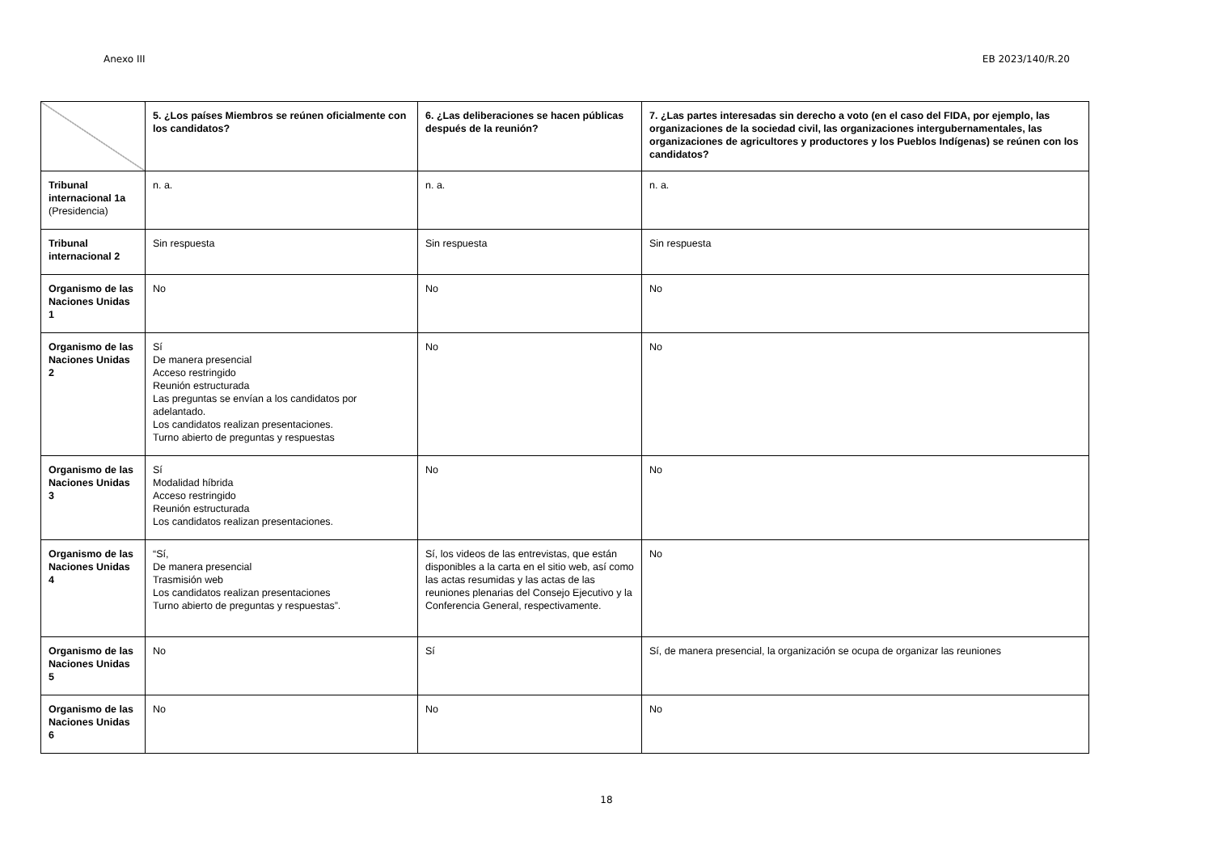Anexo III EB 2023/140/R.20
| | 5. ¿Los países Miembros se reúnen oficialmente con los candidatos? | 6. ¿Las deliberaciones se hacen públicas después de la reunión? | 7. ¿Las partes interesadas sin derecho a voto (en el caso del FIDA, por ejemplo, las organizaciones de la sociedad civil, las organizaciones intergubernamentales, las organizaciones de agricultores y productores y los Pueblos Indígenas) se reúnen con los candidatos? |
| --- | --- | --- | --- |
| Tribunal internacional 1a (Presidencia) | n. a. | n. a. | n. a. |
| Tribunal internacional 2 | Sin respuesta | Sin respuesta | Sin respuesta |
| Organismo de las Naciones Unidas 1 | No | No | No |
| Organismo de las Naciones Unidas 2 | Sí De manera presencial Acceso restringido Reunión estructurada Las preguntas se envían a los candidatos por adelantado. Los candidatos realizan presentaciones. Turno abierto de preguntas y respuestas | No | No |
| Organismo de las Naciones Unidas 3 | Sí Modalidad híbrida Acceso restringido Reunión estructurada Los candidatos realizan presentaciones. | No | No |
| Organismo de las Naciones Unidas 4 | “Sí, De manera presencial Trasmisión web Los candidatos realizan presentaciones Turno abierto de preguntas y respuestas”. | Sí, los videos de las entrevistas, que están disponibles a la carta en el sitio web, así como las actas resumidas y las actas de las reuniones plenarias del Consejo Ejecutivo y la Conferencia General, respectivamente. | No |
| Organismo de las Naciones Unidas 5 | No | Sí | Sí, de manera presencial, la organización se ocupa de organizar las reuniones |
| Organismo de las Naciones Unidas 6 | No | No | No |
18